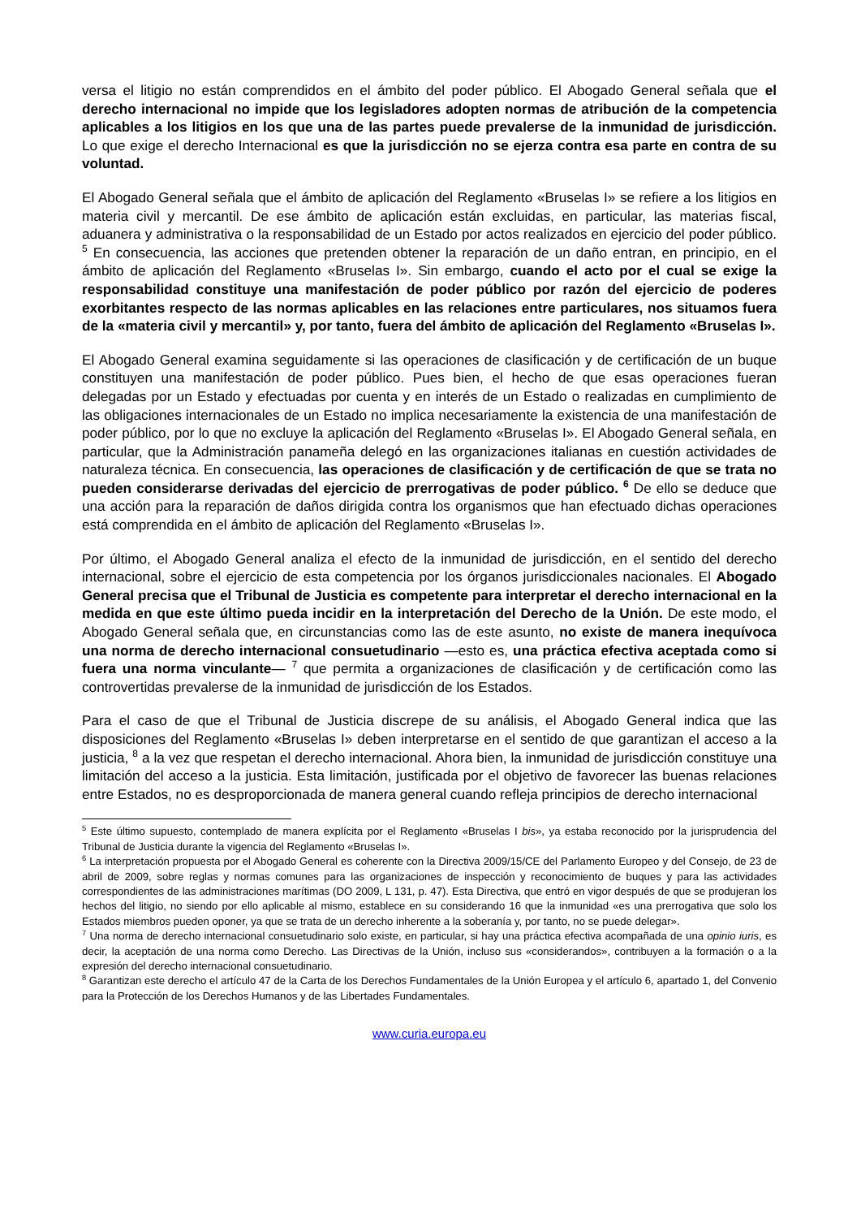versa el litigio no están comprendidos en el ámbito del poder público. El Abogado General señala que el derecho internacional no impide que los legisladores adopten normas de atribución de la competencia aplicables a los litigios en los que una de las partes puede prevalerse de la inmunidad de jurisdicción. Lo que exige el derecho Internacional es que la jurisdicción no se ejerza contra esa parte en contra de su voluntad.
El Abogado General señala que el ámbito de aplicación del Reglamento «Bruselas I» se refiere a los litigios en materia civil y mercantil. De ese ámbito de aplicación están excluidas, en particular, las materias fiscal, aduanera y administrativa o la responsabilidad de un Estado por actos realizados en ejercicio del poder público. <sup>5</sup> En consecuencia, las acciones que pretenden obtener la reparación de un daño entran, en principio, en el ámbito de aplicación del Reglamento «Bruselas I». Sin embargo, cuando el acto por el cual se exige la responsabilidad constituye una manifestación de poder público por razón del ejercicio de poderes exorbitantes respecto de las normas aplicables en las relaciones entre particulares, nos situamos fuera de la «materia civil y mercantil» y, por tanto, fuera del ámbito de aplicación del Reglamento «Bruselas I».
El Abogado General examina seguidamente si las operaciones de clasificación y de certificación de un buque constituyen una manifestación de poder público. Pues bien, el hecho de que esas operaciones fueran delegadas por un Estado y efectuadas por cuenta y en interés de un Estado o realizadas en cumplimiento de las obligaciones internacionales de un Estado no implica necesariamente la existencia de una manifestación de poder público, por lo que no excluye la aplicación del Reglamento «Bruselas I». El Abogado General señala, en particular, que la Administración panameña delegó en las organizaciones italianas en cuestión actividades de naturaleza técnica. En consecuencia, las operaciones de clasificación y de certificación de que se trata no pueden considerarse derivadas del ejercicio de prerrogativas de poder público. <sup>6</sup> De ello se deduce que una acción para la reparación de daños dirigida contra los organismos que han efectuado dichas operaciones está comprendida en el ámbito de aplicación del Reglamento «Bruselas I».
Por último, el Abogado General analiza el efecto de la inmunidad de jurisdicción, en el sentido del derecho internacional, sobre el ejercicio de esta competencia por los órganos jurisdiccionales nacionales. El Abogado General precisa que el Tribunal de Justicia es competente para interpretar el derecho internacional en la medida en que este último pueda incidir en la interpretación del Derecho de la Unión. De este modo, el Abogado General señala que, en circunstancias como las de este asunto, no existe de manera inequívoca una norma de derecho internacional consuetudinario —esto es, una práctica efectiva aceptada como si fuera una norma vinculante— <sup>7</sup> que permita a organizaciones de clasificación y de certificación como las controvertidas prevalerse de la inmunidad de jurisdicción de los Estados.
Para el caso de que el Tribunal de Justicia discrepe de su análisis, el Abogado General indica que las disposiciones del Reglamento «Bruselas I» deben interpretarse en el sentido de que garantizan el acceso a la justicia, <sup>8</sup> a la vez que respetan el derecho internacional. Ahora bien, la inmunidad de jurisdicción constituye una limitación del acceso a la justicia. Esta limitación, justificada por el objetivo de favorecer las buenas relaciones entre Estados, no es desproporcionada de manera general cuando refleja principios de derecho internacional
<sup>5</sup> Este último supuesto, contemplado de manera explícita por el Reglamento «Bruselas I bis», ya estaba reconocido por la jurisprudencia del Tribunal de Justicia durante la vigencia del Reglamento «Bruselas I».
<sup>6</sup> La interpretación propuesta por el Abogado General es coherente con la Directiva 2009/15/CE del Parlamento Europeo y del Consejo, de 23 de abril de 2009, sobre reglas y normas comunes para las organizaciones de inspección y reconocimiento de buques y para las actividades correspondientes de las administraciones marítimas (DO 2009, L 131, p. 47). Esta Directiva, que entró en vigor después de que se produjeran los hechos del litigio, no siendo por ello aplicable al mismo, establece en su considerando 16 que la inmunidad «es una prerrogativa que solo los Estados miembros pueden oponer, ya que se trata de un derecho inherente a la soberanía y, por tanto, no se puede delegar».
<sup>7</sup> Una norma de derecho internacional consuetudinario solo existe, en particular, si hay una práctica efectiva acompañada de una opinio iuris, es decir, la aceptación de una norma como Derecho. Las Directivas de la Unión, incluso sus «considerandos», contribuyen a la formación o a la expresión del derecho internacional consuetudinario.
<sup>8</sup> Garantizan este derecho el artículo 47 de la Carta de los Derechos Fundamentales de la Unión Europea y el artículo 6, apartado 1, del Convenio para la Protección de los Derechos Humanos y de las Libertades Fundamentales.
www.curia.europa.eu